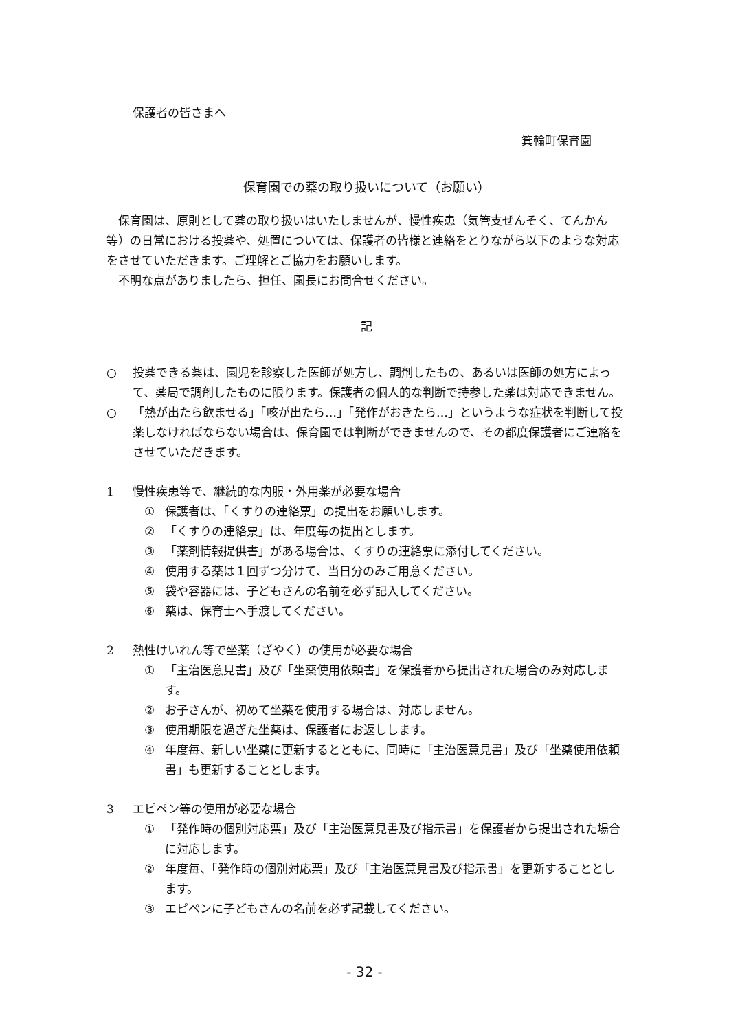保護者の皆さまへ
箕輪町保育園
保育園での薬の取り扱いについて（お願い）
保育園は、原則として薬の取り扱いはいたしませんが、慢性疾患（気管支ぜんそく、てんかん等）の日常における投薬や、処置については、保護者の皆様と連絡をとりながら以下のような対応をさせていただきます。ご理解とご協力をお願いします。
不明な点がありましたら、担任、園長にお問合せください。
記
○ 投薬できる薬は、園児を診察した医師が処方し、調剤したもの、あるいは医師の処方によって、薬局で調剤したものに限ります。保護者の個人的な判断で持参した薬は対応できません。
○ 「熱が出たら飲ませる」「咳が出たら…」「発作がおきたら…」というような症状を判断して投薬しなければならない場合は、保育園では判断ができませんので、その都度保護者にご連絡をさせていただきます。
1 慢性疾患等で、継続的な内服・外用薬が必要な場合
① 保護者は、「くすりの連絡票」の提出をお願いします。
② 「くすりの連絡票」は、年度毎の提出とします。
③ 「薬剤情報提供書」がある場合は、くすりの連絡票に添付してください。
④ 使用する薬は１回ずつ分けて、当日分のみご用意ください。
⑤ 袋や容器には、子どもさんの名前を必ず記入してください。
⑥ 薬は、保育士へ手渡してください。
2 熱性けいれん等で坐薬（ざやく）の使用が必要な場合
① 「主治医意見書」及び「坐薬使用依頼書」を保護者から提出された場合のみ対応します。
② お子さんが、初めて坐薬を使用する場合は、対応しません。
③ 使用期限を過ぎた坐薬は、保護者にお返しします。
④ 年度毎、新しい坐薬に更新するとともに、同時に「主治医意見書」及び「坐薬使用依頼書」も更新することとします。
3 エピペン等の使用が必要な場合
① 「発作時の個別対応票」及び「主治医意見書及び指示書」を保護者から提出された場合に対応します。
② 年度毎、「発作時の個別対応票」及び「主治医意見書及び指示書」を更新することとします。
③ エピペンに子どもさんの名前を必ず記載してください。
- 32 -